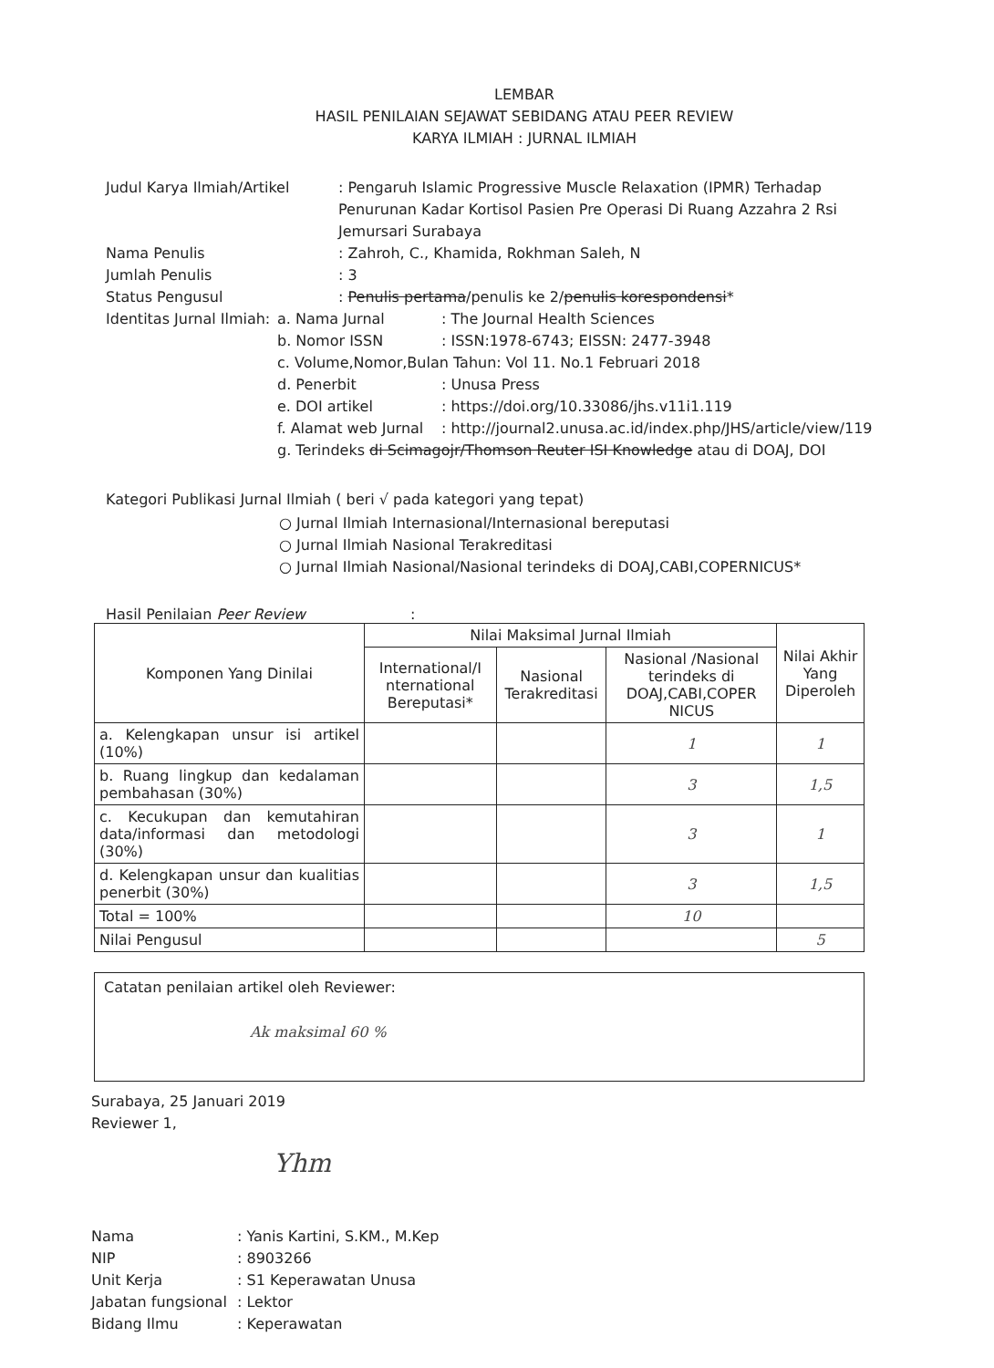LEMBAR
HASIL PENILAIAN SEJAWAT SEBIDANG ATAU PEER REVIEW
KARYA ILMIAH : JURNAL ILMIAH
Judul Karya Ilmiah/Artikel : Pengaruh Islamic Progressive Muscle Relaxation (IPMR) Terhadap Penurunan Kadar Kortisol Pasien Pre Operasi Di Ruang Azzahra 2 Rsi Jemursari Surabaya
Nama Penulis : Zahroh, C., Khamida, Rokhman Saleh, N
Jumlah Penulis : 3
Status Pengusul : Penulis pertama/penulis ke 2/penulis korespondensi*
Identitas Jurnal Ilmiah:
a. Nama Jurnal : The Journal Health Sciences
b. Nomor ISSN : ISSN:1978-6743; EISSN: 2477-3948
c. Volume,Nomor,Bulan Tahun: Vol 11. No.1 Februari 2018
d. Penerbit : Unusa Press
e. DOI artikel : https://doi.org/10.33086/jhs.v11i1.119
f. Alamat web Jurnal
: http://journal2.unusa.ac.id/index.php/JHS/article/view/119
g. Terindeks di Scimagojr/Thomson Reuter ISI Knowledge atau di DOAJ, DOI
Kategori Publikasi Jurnal Ilmiah ( beri √ pada kategori yang tepat)
○ Jurnal Ilmiah Internasional/Internasional bereputasi
○ Jurnal Ilmiah Nasional Terakreditasi
○ Jurnal Ilmiah Nasional/Nasional terindeks di DOAJ,CABI,COPERNICUS*
Hasil Penilaian Peer Review :
| Komponen Yang Dinilai | Nilai Maksimal Jurnal Ilmiah | | | Nilai Akhir Yang Diperoleh |
| --- | --- | --- | --- | --- |
| | International/I nternational Bereputasi* | Nasional Terakreditasi | Nasional /Nasional terindeks di DOAJ,CABI,COPER NICUS | |
| a. Kelengkapan unsur isi artikel (10%) | | | 1 | 1 |
| b. Ruang lingkup dan kedalaman pembahasan (30%) | | | 3 | 1,5 |
| c. Kecukupan dan kemutahiran data/informasi dan metodologi (30%) | | | 3 | 1 |
| d. Kelengkapan unsur dan kualitias penerbit (30%) | | | 3 | 1,5 |
| Total = 100% | | | 10 | |
| Nilai Pengusul | | | | 5 |
Catatan penilaian artikel oleh Reviewer:
Ak maksimal 60 %
Surabaya, 25 Januari 2019
Reviewer 1,
Yhm
Nama : Yanis Kartini, S.KM., M.Kep
NIP : 8903266
Unit Kerja : S1 Keperawatan Unusa
Jabatan fungsional
: Lektor
Bidang Ilmu : Keperawatan